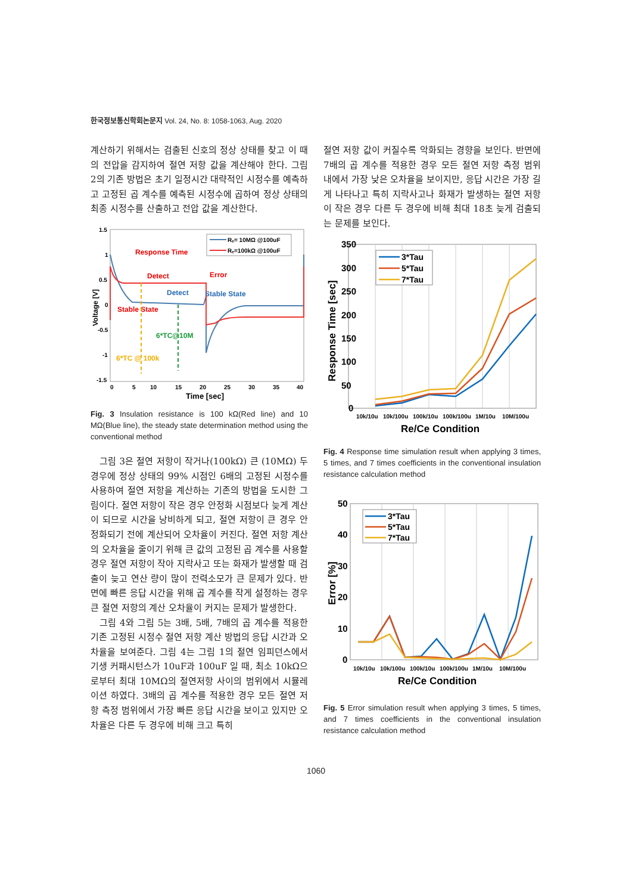한국정보통신학회논문지 Vol. 24, No. 8: 1058-1063, Aug. 2020
계산하기 위해서는 검출된 신호의 정상 상태를 찾고 이 때의 전압을 감지하여 절연 저항 값을 계산해야 한다. 그림 2의 기존 방법은 초기 일정시간 대략적인 시정수를 예측하고 고정된 곱 계수를 예측된 시정수에 곱하여 정상 상태의 최종 시정수를 산출하고 전압 값을 계산한다.
1.5
1
0.5
0
-0.5
-1
-1.5
0
5
10
15
20
25
30
35
40
Time [sec]
Voltage [V]
Response Time
Detect
Error
Detect
Stable State
Stable State
6*TC@10M
6*TC @ 100k
Rₑ= 10MΩ @100uF
Rₑ=100kΩ @100uF
Fig. 3 Insulation resistance is 100 kΩ(Red line) and 10 MΩ(Blue line), the steady state determination method using the conventional method
그림 3은 절연 저항이 작거나(100kΩ) 큰 (10MΩ) 두 경우에 정상 상태의 99% 시점인 6배의 고정된 시정수를 사용하여 절연 저항을 계산하는 기존의 방법을 도시한 그림이다. 절연 저항이 작은 경우 안정화 시점보다 늦게 계산이 되므로 시간을 낭비하게 되고, 절연 저항이 큰 경우 안정화되기 전에 계산되어 오차율이 커진다. 절연 저항 계산의 오차율을 줄이기 위해 큰 값의 고정된 곱 계수를 사용할 경우 절연 저항이 작아 지락사고 또는 화재가 발생할 때 검출이 늦고 연산 량이 많이 전력소모가 큰 문제가 있다. 반면에 빠른 응답 시간을 위해 곱 계수를 작게 설정하는 경우 큰 절연 저항의 계산 오차율이 커지는 문제가 발생한다.
그림 4와 그림 5는 3배, 5배, 7배의 곱 계수를 적용한 기존 고정된 시정수 절연 저항 계산 방법의 응답 시간과 오차율을 보여준다. 그림 4는 그림 1의 절연 임피던스에서 기생 커패시턴스가 10uF과 100uF 일 때, 최소 10kΩ으로부터 최대 10MΩ의 절연저항 사이의 범위에서 시뮬레이션 하였다. 3배의 곱 계수를 적용한 경우 모든 절연 저항 측정 범위에서 가장 빠른 응답 시간을 보이고 있지만 오차율은 다른 두 경우에 비해 크고 특히
절연 저항 값이 커질수록 악화되는 경향을 보인다. 반면에 7배의 곱 계수를 적용한 경우 모든 절연 저항 측정 범위 내에서 가장 낮은 오차율을 보이지만, 응답 시간은 가장 길게 나타나고 특히 지락사고나 화재가 발생하는 절연 저항이 작은 경우 다른 두 경우에 비해 최대 18초 늦게 검출되는 문제를 보인다.
350
300
250
200
150
100
50
0
10k/10u
10k/100u
100k/10u
100k/100u
1M/10u
10M/100u
Re/Ce Condition
Response Time [sec]
3*Tau
5*Tau
7*Tau
Fig. 4 Response time simulation result when applying 3 times, 5 times, and 7 times coefficients in the conventional insulation resistance calculation method
50
40
30
20
10
0
10k/10u
10k/100u
100k/10u
100k/100u
1M/10u
10M/100u
Re/Ce Condition
Error [%]
3*Tau
5*Tau
7*Tau
Fig. 5 Error simulation result when applying 3 times, 5 times, and 7 times coefficients in the conventional insulation resistance calculation method
1060